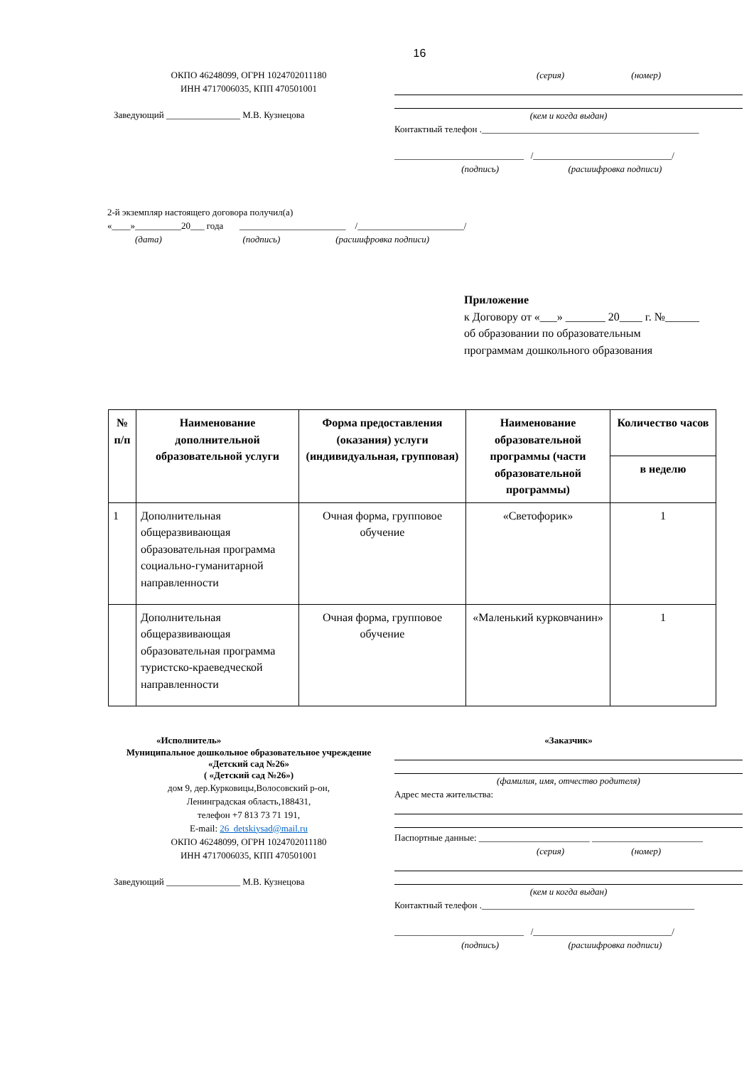16
ОКПО 46248099, ОГРН 1024702011180
ИНН 4717006035, КПП 470501001
Заведующий ________________ М.В. Кузнецова
(серия) (номер)
(кем и когда выдан)
Контактный телефон ._______________________________________________
____________________________ /______________________________/
(подпись) (расшифровка подписи)
2-й экземпляр настоящего договора получил(а)
«____»__________20___ года _______________________ /_______________________/
(дата) (подпись) (расшифровка подписи)
Приложение
к Договору от «___» _______ 20____ г. №______
об образовании по образовательным
программам дошкольного образования
| № п/п | Наименование дополнительной образовательной услуги | Форма предоставления (оказания) услуги (индивидуальная, групповая) | Наименование образовательной программы (части образовательной программы) | Количество часов |
| --- | --- | --- | --- | --- |
| | | | | в неделю |
| 1 | Дополнительная общеразвивающая образовательная программа социально-гуманитарной направленности | Очная форма, групповое обучение | «Светофорик» | 1 |
| | Дополнительная общеразвивающая образовательная программа туристско-краеведческой направленности | Очная форма, групповое обучение | «Маленький курковчанин» | 1 |
«Исполнитель»
Муниципальное дошкольное образовательное учреждение «Детский сад №26»
( «Детский сад №26»)
дом 9, дер.Курковицы,Волосовский р-он,
Ленинградская область,188431,
телефон +7 813 73 71 191,
E-mail: 26_detskiysad@mail.ru
ОКПО 46248099, ОГРН 1024702011180
ИНН 4717006035, КПП 470501001
Заведующий ________________ М.В. Кузнецова
«Заказчик»
(фамилия, имя, отчество родителя)
Адрес места жительства:
Паспортные данные: ________________________ ________________________
(серия) (номер)
(кем и когда выдан)
Контактный телефон .______________________________________________
____________________________ /______________________________/
(подпись) (расшифровка подписи)